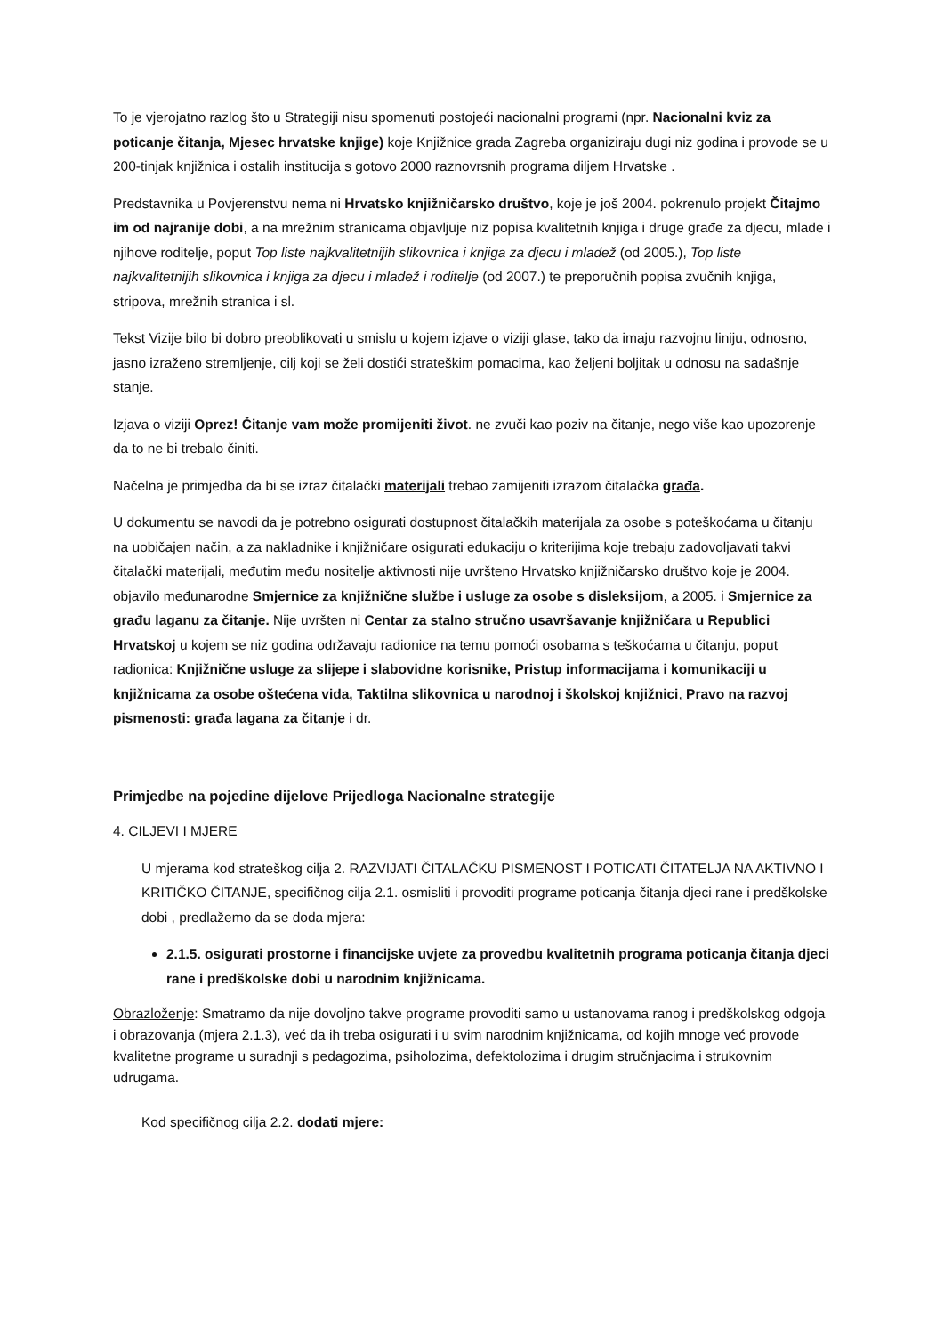To je vjerojatno razlog što u Strategiji nisu spomenuti postojeći nacionalni programi (npr. Nacionalni kviz za poticanje čitanja, Mjesec hrvatske knjige) koje Knjižnice grada Zagreba organiziraju dugi niz godina i provode se u 200-tinjak knjižnica i ostalih institucija s gotovo 2000 raznovrsnih programa diljem Hrvatske .
Predstavnika u Povjerenstvu nema ni Hrvatsko knjižničarsko društvo, koje je još 2004. pokrenulo projekt Čitajmo im od najranije dobi, a na mrežnim stranicama objavljuje niz popisa kvalitetnih knjiga i druge građe za djecu, mlade i njihove roditelje, poput Top liste najkvalitetnijih slikovnica i knjiga za djecu i mladež (od 2005.), Top liste najkvalitetnijih slikovnica i knjiga za djecu i mladež i roditelje (od 2007.) te preporučnih popisa zvučnih knjiga, stripova, mrežnih stranica i sl.
Tekst Vizije bilo bi dobro preoblikovati u smislu u kojem izjave o viziji glase, tako da imaju razvojnu liniju, odnosno, jasno izraženo stremljenje, cilj koji se želi dostići strateškim pomacima, kao željeni boljitak u odnosu na sadašnje stanje.
Izjava o viziji Oprez! Čitanje vam može promijeniti život. ne zvuči kao poziv na čitanje, nego više kao upozorenje da to ne bi trebalo činiti.
Načelna je primjedba da bi se izraz čitalački materijali trebao zamijeniti izrazom čitalačka građa.
U dokumentu se navodi da je potrebno osigurati dostupnost čitalačkih materijala za osobe s poteškoćama u čitanju na uobičajen način, a za nakladnike i knjižničare osigurati edukaciju o kriterijima koje trebaju zadovoljavati takvi čitalački materijali, međutim među nositelje aktivnosti nije uvršteno Hrvatsko knjižničarsko društvo koje je 2004. objavilo međunarodne Smjernice za knjižnične službe i usluge za osobe s disleksijom, a 2005. i Smjernice za građu laganu za čitanje. Nije uvršten ni Centar za stalno stručno usavršavanje knjižničara u Republici Hrvatskoj u kojem se niz godina održavaju radionice na temu pomoći osobama s teškoćama u čitanju, poput radionica: Knjižnične usluge za slijepe i slabovidne korisnike, Pristup informacijama i komunikaciji u knjižnicama za osobe oštećena vida, Taktilna slikovnica u narodnoj i školskoj knjižnici, Pravo na razvoj pismenosti: građa lagana za čitanje i dr.
Primjedbe na pojedine dijelove Prijedloga Nacionalne strategije
4. CILJEVI I MJERE
U mjerama kod strateškog cilja 2. RAZVIJATI ČITALAČKU PISMENOST I POTICATI ČITATELJA NA AKTIVNO I KRITIČKO ČITANJE, specifičnog cilja 2.1. osmisliti i provoditi programe poticanja čitanja djeci rane i predškolske dobi , predlažemo da se doda mjera:
2.1.5. osigurati prostorne i financijske uvjete za provedbu kvalitetnih programa poticanja čitanja djeci rane i predškolske dobi u narodnim knjižnicama.
Obrazloženje: Smatramo da nije dovoljno takve programe provoditi samo u ustanovama ranog i predškolskog odgoja i obrazovanja (mjera 2.1.3), već da ih treba osigurati i u svim narodnim knjižnicama, od kojih mnoge već provode kvalitetne programe u suradnji s pedagozima, psiholozima, defektolozima i drugim stručnjacima i strukovnim udrugama.
Kod specifičnog cilja 2.2. dodati mjere: